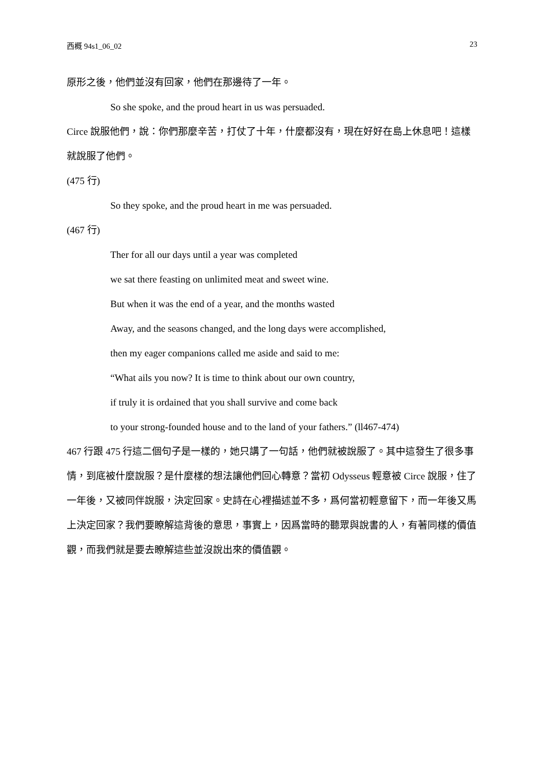西概 94s1_06_02 23
原形之後，他們並沒有回家，他們在那邊待了一年。
So she spoke, and the proud heart in us was persuaded.
Circe 說服他們，說：你們那麼辛苦，打仗了十年，什麼都沒有，現在好好在島上休息吧！這樣就說服了他們。
(475 行)
So they spoke, and the proud heart in me was persuaded.
(467 行)
Ther for all our days until a year was completed
we sat there feasting on unlimited meat and sweet wine.
But when it was the end of a year, and the months wasted
Away, and the seasons changed, and the long days were accomplished,
then my eager companions called me aside and said to me:
“What ails you now? It is time to think about our own country,
if truly it is ordained that you shall survive and come back
to your strong-founded house and to the land of your fathers.” (ll467-474)
467 行跟 475 行這二個句子是一樣的，她只講了一句話，他們就被說服了。其中這發生了很多事情，到底被什麼說服？是什麼樣的想法讓他們回心轉意？當初 Odysseus 輕意被 Circe 說服，住了一年後，又被同伴說服，決定回家。史詩在心裡描述並不多，爲何當初輕意留下，而一年後又馬上決定回家？我們要瞭解這背後的意思，事實上，因爲當時的聽眾與說書的人，有著同樣的價值觀，而我們就是要去瞭解這些並沒說出來的價值觀。